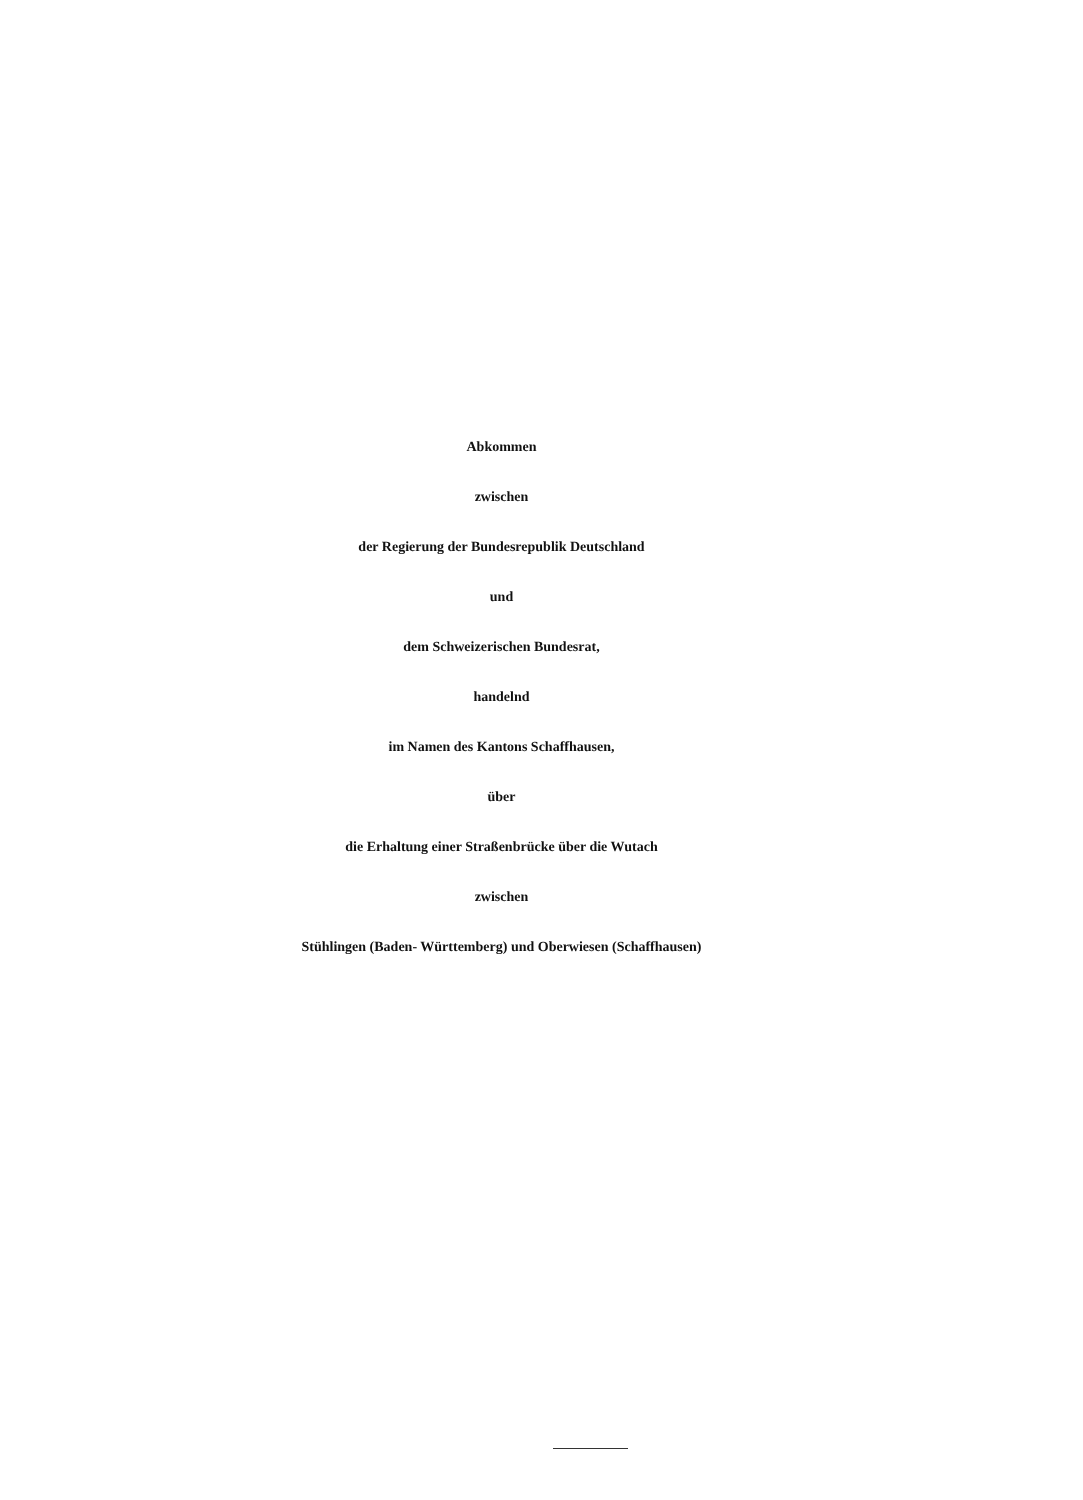Abkommen
zwischen
der Regierung der Bundesrepublik Deutschland
und
dem Schweizerischen Bundesrat,
handelnd
im Namen des Kantons Schaffhausen,
über
die Erhaltung einer Straßenbrücke über die Wutach
zwischen
Stühlingen (Baden- Württemberg) und Oberwiesen (Schaffhausen)